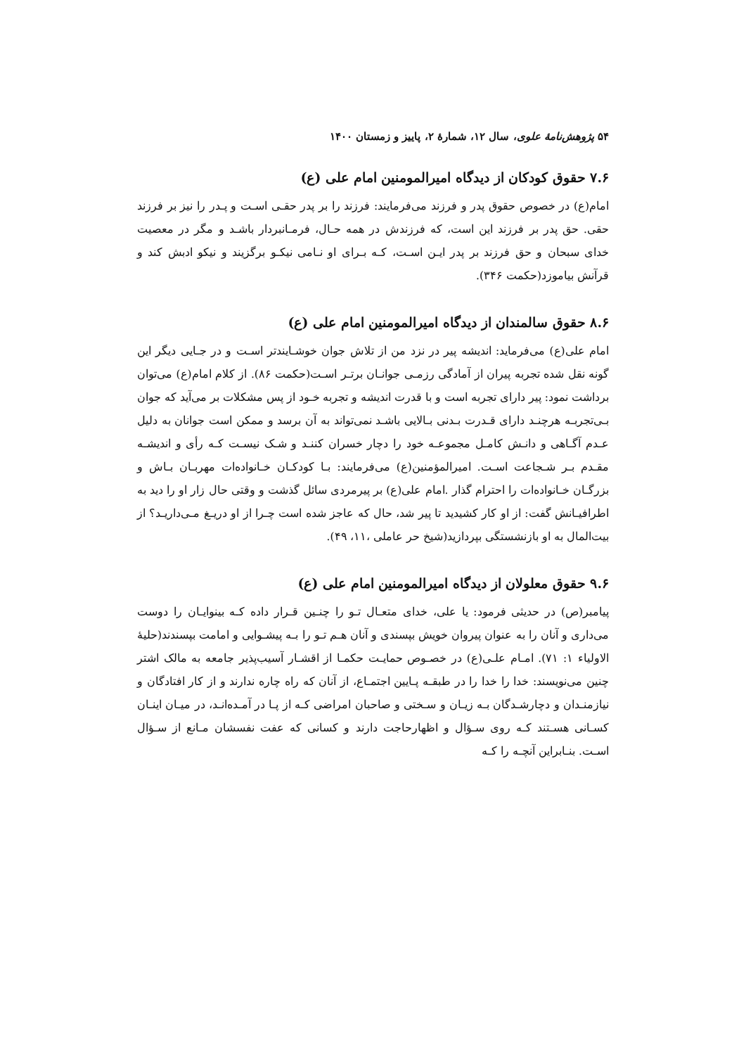۵۴ پژوهش‌نامهٔ علوی، سال ۱۲، شمارهٔ ۲، پاییز و زمستان ۱۴۰۰
۷.۶ حقوق کودکان از دیدگاه امیرالمومنین امام علی (ع)
امام(ع) در خصوص حقوق پدر و فرزند می‌فرمایند: فرزند را بر پدر حقـی اسـت و پـدر را نیز بر فرزند حقی. حق پدر بر فرزند این است، که فرزندش در همه حـال، فرمـانبردار باشـد و مگر در معصیت خدای سبحان و حق فرزند بر پدر ایـن اسـت، کـه بـرای او نـامی نیکـو برگزیند و نیکو ادبش کند و قرآنش بیاموزد(حکمت ۳۴۶).
۸.۶ حقوق سالمندان از دیدگاه امیرالمومنین امام علی (ع)
امام علی(ع) می‌فرماید: اندیشه پیر در نزد من از تلاش جوان خوشـایندتر اسـت و در جـایی دیگر این گونه نقل شده تجربه پیران از آمادگی رزمـی جوانـان برتـر اسـت(حکمت ۸۶). از کلام امام(ع) می‌توان برداشت نمود: پیر دارای تجربه است و با قدرت اندیشه و تجربه خـود از پس مشکلات بر می‌آید که جوان بـی‌تجربـه هرچنـد دارای قـدرت بـدنی بـالایی باشـد نمی‌تواند به آن برسد و ممکن است جوانان به دلیل عـدم آگـاهی و دانـش کامـل مجموعـه خود را دچار خسران کننـد و شـک نیسـت کـه رأی و اندیشـه مقـدم بـر شـجاعت اسـت. امیرالمؤمنین(ع) می‌فرمایند: بـا کودکـان خـانواده‌ات مهربـان بـاش و بزرگـان خـانواده‌ات را احترام گذار .امام علی(ع) بر پیرمردی سائل گذشت و وقتی حال زار او را دید به اطرافیـانش گفت: از او کار کشیدید تا پیر شد، حال که عاجز شده است چـرا از او دریـغ مـی‌داریـد؟ از بیت‌المال به او بازنشستگی بپردازید(شیخ حر عاملی ،۱۱، ۴۹).
۹.۶ حقوق معلولان از دیدگاه امیرالمومنین امام علی (ع)
پیامبر(ص) در حدیثی فرمود: یا علی، خدای متعـال تـو را چنـین قـرار داده کـه بینوایـان را دوست می‌داری و آنان را به عنوان پیروان خویش بپسندی و آنان هـم تـو را بـه پیشـوایی و امامت بپسندند(حلیهٔ الاولیاء ۱: ۷۱). امـام علـی(ع) در خصـوص حمایـت حکمـا از اقشـار آسیب‌پذیر جامعه به مالک اشتر چنین می‌نویسند: خدا را خدا را در طبقـه پـایین اجتمـاع، از آنان که راه چاره ندارند و از کار افتادگان و نیازمنـدان و دچارشـدگان بـه زیـان و سـختی و صاحبان امراضی کـه از پـا در آمـده‌انـد، در میـان اینـان کسـانی هسـتند کـه روی سـؤال و اظهارحاجت دارند و کسانی که عفت نفسشان مـانع از سـؤال اسـت. بنـابراین آنچـه را کـه